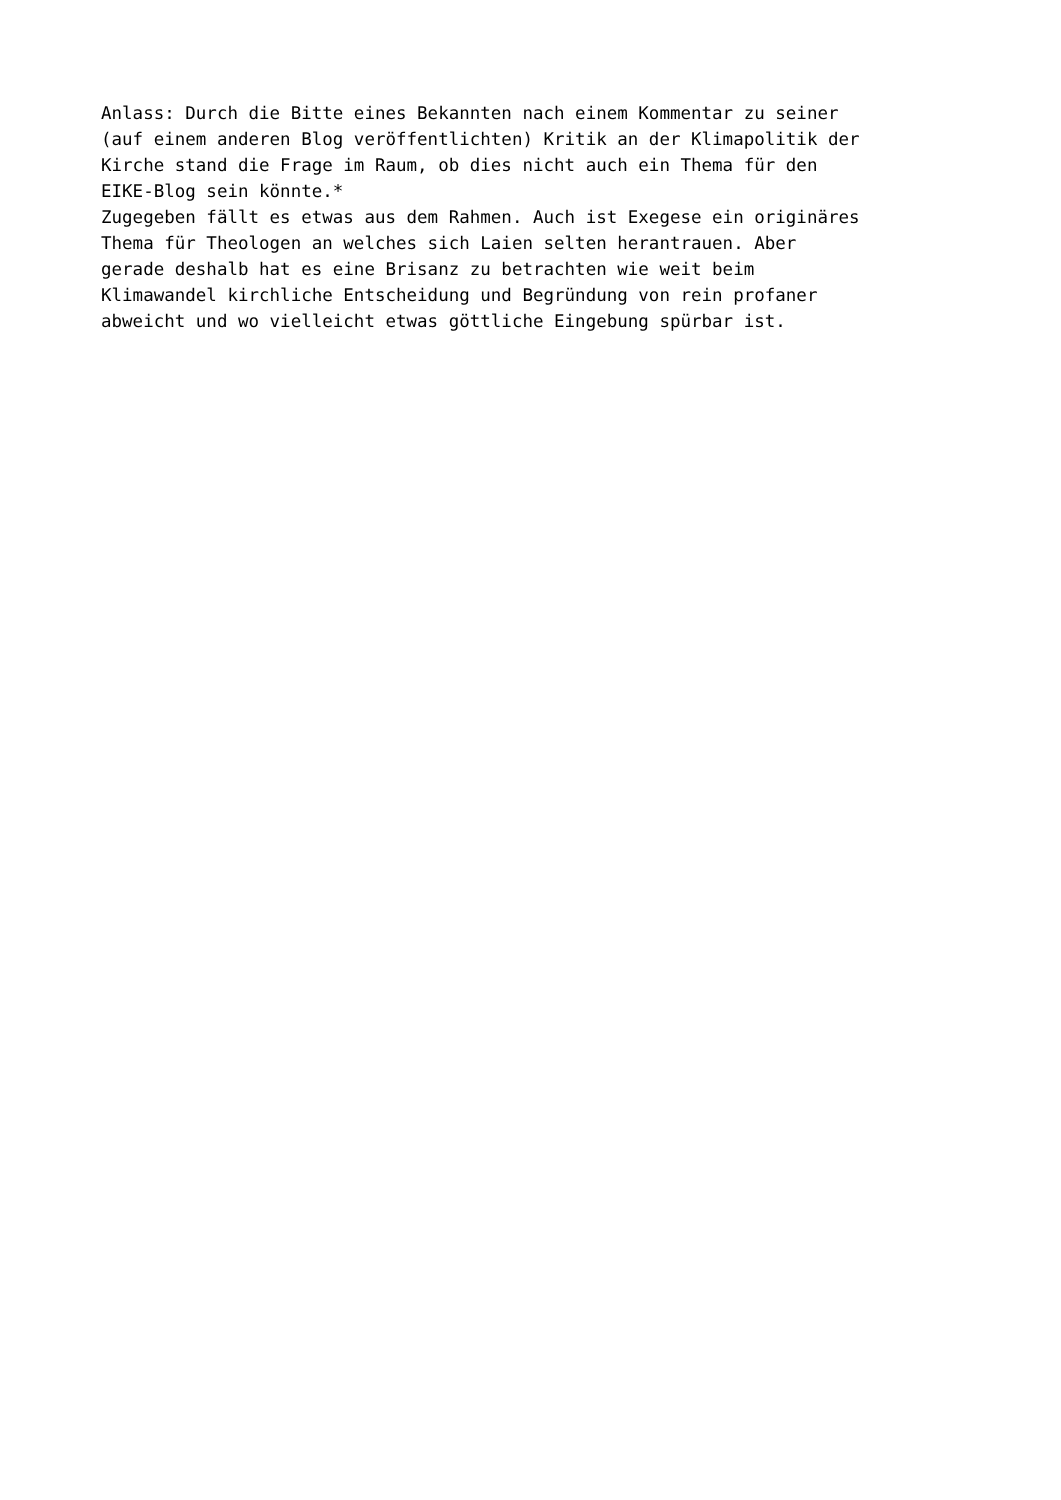Anlass: Durch die Bitte eines Bekannten nach einem Kommentar zu seiner
(auf einem anderen Blog veröffentlichten) Kritik an der Klimapolitik der
Kirche stand die Frage im Raum, ob dies nicht auch ein Thema für den
EIKE-Blog sein könnte.*
Zugegeben fällt es etwas aus dem Rahmen. Auch ist Exegese ein originäres
Thema für Theologen an welches sich Laien selten herantrauen. Aber
gerade deshalb hat es eine Brisanz zu betrachten wie weit beim
Klimawandel kirchliche Entscheidung und Begründung von rein profaner
abweicht und wo vielleicht etwas göttliche Eingebung spürbar ist.